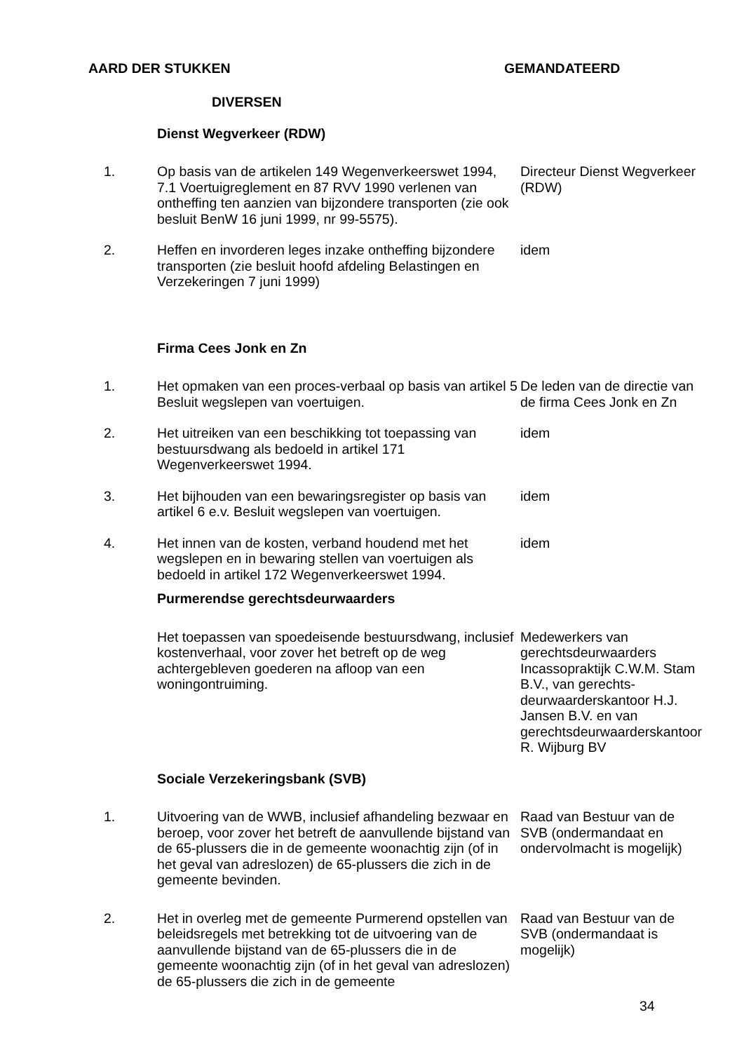AARD DER STUKKEN GEMANDATEERD
| | DIVERSEN | |
| | Dienst Wegverkeer (RDW) | |
| 1. | Op basis van de artikelen 149 Wegenverkeerswet 1994, 7.1 Voertuigreglement en 87 RVV 1990 verlenen van ontheffing ten aanzien van bijzondere transporten (zie ook besluit BenW 16 juni 1999, nr 99-5575). | Directeur Dienst Wegverkeer (RDW) |
| 2. | Heffen en invorderen leges inzake ontheffing bijzondere transporten (zie besluit hoofd afdeling Belastingen en Verzekeringen 7 juni 1999) | idem |
| | Firma Cees Jonk en Zn | |
| 1. | Het opmaken van een proces-verbaal op basis van artikel 5 Besluit wegslepen van voertuigen. | De leden van de directie van de firma Cees Jonk en Zn |
| 2. | Het uitreiken van een beschikking tot toepassing van bestuursdwang als bedoeld in artikel 171 Wegenverkeerswet 1994. | idem |
| 3. | Het bijhouden van een bewaringsregister op basis van artikel 6 e.v. Besluit wegslepen van voertuigen. | idem |
| 4. | Het innen van de kosten, verband houdend met het wegslepen en in bewaring stellen van voertuigen als bedoeld in artikel 172 Wegenverkeerswet 1994. | idem |
| | Purmerendse gerechtsdeurwaarders | |
| | Het toepassen van spoedeisende bestuursdwang, inclusief kostenverhaal, voor zover het betreft op de weg achtergebleven goederen na afloop van een woningontruiming. | Medewerkers van gerechtsdeurwaarders Incassopraktijk C.W.M. Stam B.V., van gerechts-deurwaarderskantoor H.J. Jansen B.V. en van gerechtsdeurwaarderskantoor R. Wijburg BV |
| | Sociale Verzekeringsbank (SVB) | |
| 1. | Uitvoering van de WWB, inclusief afhandeling bezwaar en beroep, voor zover het betreft de aanvullende bijstand van de 65-plussers die in de gemeente woonachtig zijn (of in het geval van adreslozen) de 65-plussers die zich in de gemeente bevinden. | Raad van Bestuur van de SVB (ondermandaat en ondervolmacht is mogelijk) |
| 2. | Het in overleg met de gemeente Purmerend opstellen van beleidsregels met betrekking tot de uitvoering van de aanvullende bijstand van de 65-plussers die in de gemeente woonachtig zijn (of in het geval van adreslozen) de 65-plussers die zich in de gemeente | Raad van Bestuur van de SVB (ondermandaat is mogelijk) |
34